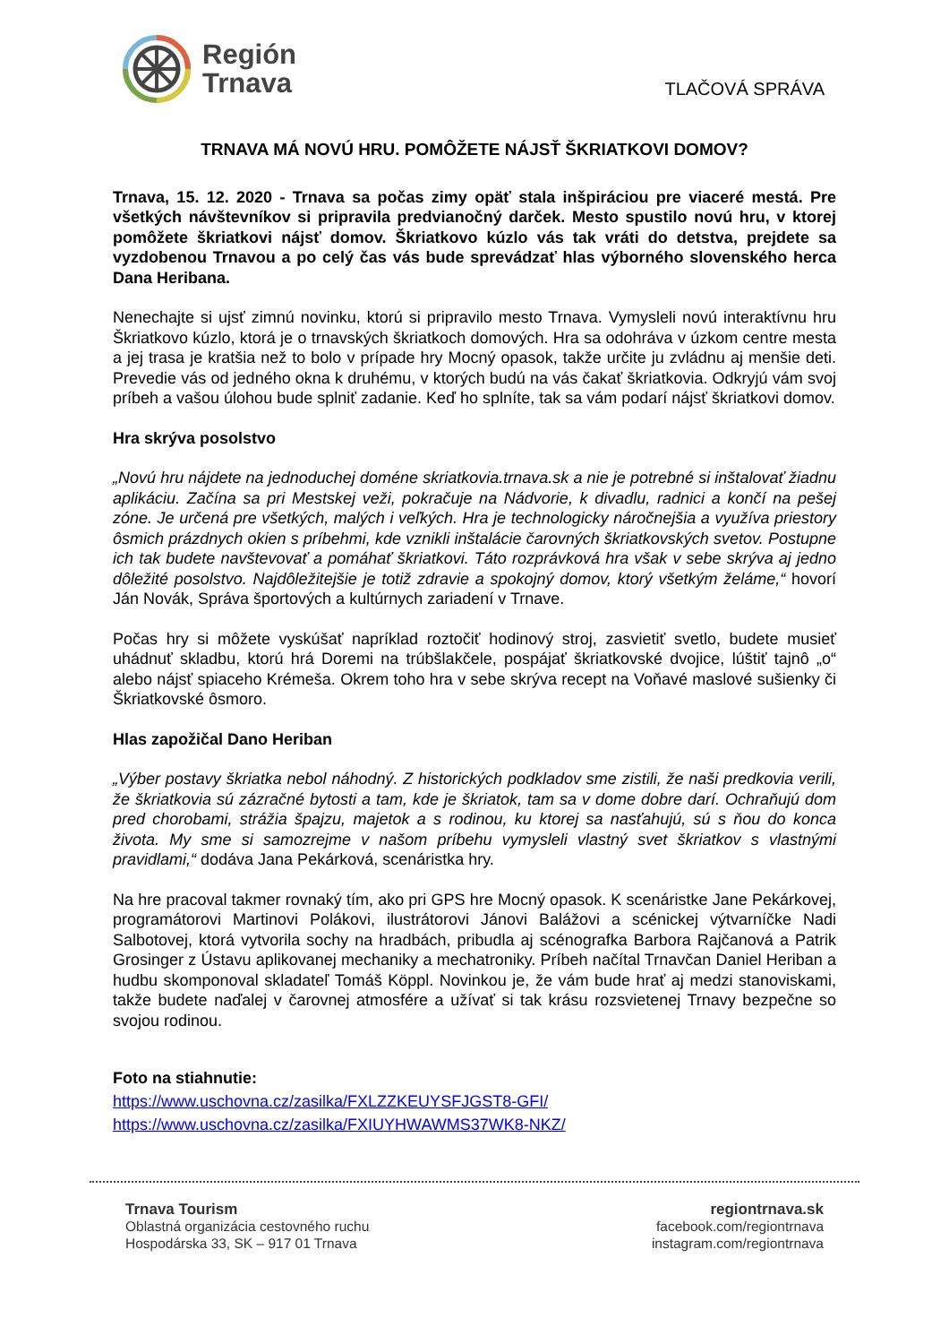Región
Trnava
TLAČOVÁ SPRÁVA
TRNAVA MÁ NOVÚ HRU. POMÔŽETE NÁJSŤ ŠKRIATKOVI DOMOV?
Trnava, 15. 12. 2020 - Trnava sa počas zimy opäť stala inšpiráciou pre viaceré mestá. Pre všetkých návštevníkov si pripravila predvianočný darček. Mesto spustilo novú hru, v ktorej pomôžete škriatkovi nájsť domov. Škriatkovo kúzlo vás tak vráti do detstva, prejdete sa vyzdobenou Trnavou a po celý čas vás bude sprevádzať hlas výborného slovenského herca Dana Heribana.
Nenechajte si ujsť zimnú novinku, ktorú si pripravilo mesto Trnava. Vymysleli novú interaktívnu hru Škriatkovo kúzlo, ktorá je o trnavských škriatkoch domových. Hra sa odohráva v úzkom centre mesta a jej trasa je kratšia než to bolo v prípade hry Mocný opasok, takže určite ju zvládnu aj menšie deti. Prevedie vás od jedného okna k druhému, v ktorých budú na vás čakať škriatkovia. Odkryjú vám svoj príbeh a vašou úlohou bude splniť zadanie. Keď ho splníte, tak sa vám podarí nájsť škriatkovi domov.
Hra skrýva posolstvo
„Novú hru nájdete na jednoduchej doméne skriatkovia.trnava.sk a nie je potrebné si inštalovať žiadnu aplikáciu. Začína sa pri Mestskej veži, pokračuje na Nádvorie, k divadlu, radnici a končí na pešej zóne. Je určená pre všetkých, malých i veľkých. Hra je technologicky náročnejšia a využíva priestory ôsmich prázdnych okien s príbehmi, kde vznikli inštalácie čarovných škriatkovských svetov. Postupne ich tak budete navštevovať a pomáhať škriatkovi. Táto rozprávková hra však v sebe skrýva aj jedno dôležité posolstvo. Najdôležitejšie je totiž zdravie a spokojný domov, ktorý všetkým želáme,“ hovorí Ján Novák, Správa športových a kultúrnych zariadení v Trnave.
Počas hry si môžete vyskúšať napríklad roztočiť hodinový stroj, zasvietiť svetlo, budete musieť uhádnuť skladbu, ktorú hrá Doremi na trúbšlakčele, pospájať škriatkovské dvojice, lúštiť tajnô „o“ alebo nájsť spiaceho Krémeša. Okrem toho hra v sebe skrýva recept na Voňavé maslové sušienky či Škriatkovské ôsmoro.
Hlas zapožičal Dano Heriban
„Výber postavy škriatka nebol náhodný. Z historických podkladov sme zistili, že naši predkovia verili, že škriatkovia sú zázračné bytosti a tam, kde je škriatok, tam sa v dome dobre darí. Ochraňujú dom pred chorobami, strážia špajzu, majetok a s rodinou, ku ktorej sa nasťahujú, sú s ňou do konca života. My sme si samozrejme v našom príbehu vymysleli vlastný svet škriatkov s vlastnými pravidlami,“ dodáva Jana Pekárková, scenáristka hry.
Na hre pracoval takmer rovnaký tím, ako pri GPS hre Mocný opasok. K scenáristke Jane Pekárkovej, programátorovi Martinovi Polákovi, ilustrátorovi Jánovi Balážovi a scénickej výtvarníčke Nadi Salbotovej, ktorá vytvorila sochy na hradbách, pribudla aj scénografka Barbora Rajčanová a Patrik Grosinger z Ústavu aplikovanej mechaniky a mechatroniky. Príbeh načítal Trnavčan Daniel Heriban a hudbu skomponoval skladateľ Tomáš Köppl. Novinkou je, že vám bude hrať aj medzi stanoviskami, takže budete naďalej v čarovnej atmosfére a užívať si tak krásu rozsvietenej Trnavy bezpečne so svojou rodinou.
Foto na stiahnutie:
https://www.uschovna.cz/zasilka/FXLZZKEUYSFJGST8-GFI/
https://www.uschovna.cz/zasilka/FXIUYHWAWMS37WK8-NKZ/
Trnava Tourism
Oblastná organizácia cestovného ruchu
Hospodárska 33, SK – 917 01 Trnava
regiontrnava.sk
facebook.com/regiontrnava
instagram.com/regiontrnava